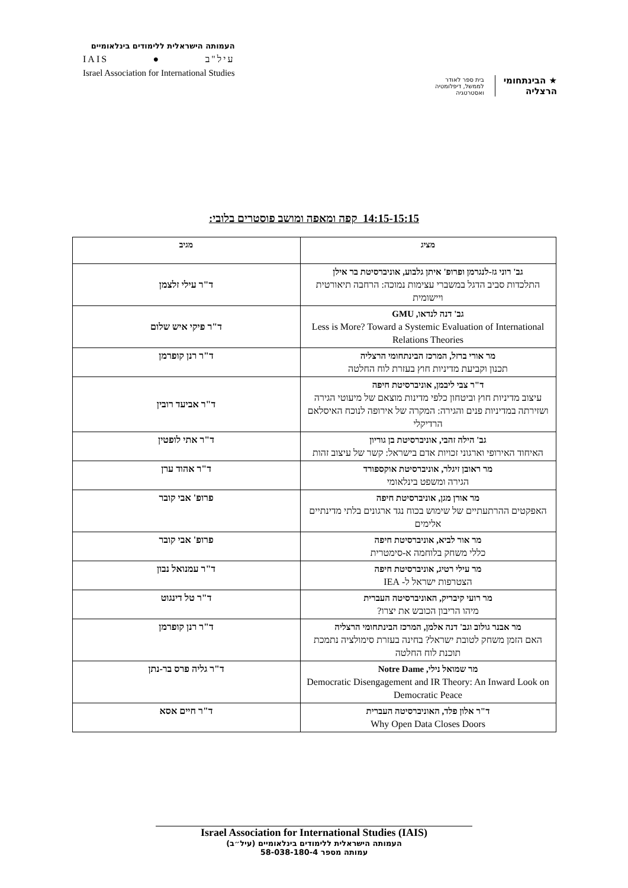העמותה הישראלית ללימודים בינלאומיים
IAIS ● עיל"ב
Israel Association for International Studies
★ הבינתחומי
הרצליה
בית ספר לאודר
לממשל, דיפלומטיה
ואסטרטגיה
14:15-15:15 קפה ומאפה ומושב פוסטרים בלובי:
| מציג | מגיב |
| --- | --- |
| גב' רוני גז-לנגרמן ופרופ' איתן גלבוע, אוניברסיטת בר אילן התלכדות סביב הדגל במשברי עצימות נמוכה: הרחבה תיאורטית ויישומית | ד"ר עילי זלצמן |
| גב' דנה לנדאו, GMU Less is More? Toward a Systemic Evaluation of International Relations Theories | ד"ר פיקי איש שלום |
| מר אורי ברזל, המרכז הבינתחומי הרצליה תכנון וקביעת מדיניות חוץ בעזרת לוח החלטה | ד"ר רנן קופרמן |
| ד"ר צבי ליבמן, אוניברסיטת חיפה עיצוב מדיניות חוץ וביטחון כלפי מדינות מוצאם של מיעוטי הגירה ושזירתה במדיניות פנים והגירה: המקרה של אירופה לנוכח האיסלאם הרדיקלי | ד"ר אביעד רובין |
| גב' הילה זהבי, אוניברסיטת בן גוריון האיחוד האירופי וארגוני זכויות אדם בישראל: קשר של עיצוב זהות | ד"ר אתי לופטין |
| מר ראובן זיגלר, אוניברסיטת אוקספורד הגירה ומשפט בינלאומי | ד"ר אהוד ערן |
| מר אורן מגן, אוניברסיטת חיפה האפקטים ההרתעתיים של שימוש בכוח נגד ארגונים בלתי מדינתיים אלימים | פרופ' אבי קובר |
| מר אור לביא, אוניברסיטת חיפה כללי משחק בלוחמה א-סימטרית | פרופ' אבי קובר |
| מר עילי רטיג, אוניברסיטת חיפה הצטרפות ישראל ל- IEA | ד"ר עמנואל נבון |
| מר רועי קיבריק, האוניברסיטה העברית מיהו הריבון הכובש את יצרו? | ד"ר טל דינגוט |
| מר אבנר גולוב וגב' דנה אלמן, המרכז הבינתחומי הרצליה האם הזמן משחק לטובת ישראל? בחינה בעזרת סימולציה נתמכת תוכנת לוח החלטה | ד"ר רנן קופרמן |
| מר שמואל נילי, Notre Dame Democratic Disengagement and IR Theory: An Inward Look on Democratic Peace | ד"ר גליה פרס בר-נתן |
| ד"ר אלון פלד, האוניברסיטה העברית Why Open Data Closes Doors | ד"ר חיים אסא |
Israel Association for International Studies (IAIS)
העמותה הישראלית ללימודים בינלאומיים (עיל״ב)
עמותה מספר 58-038-180-4